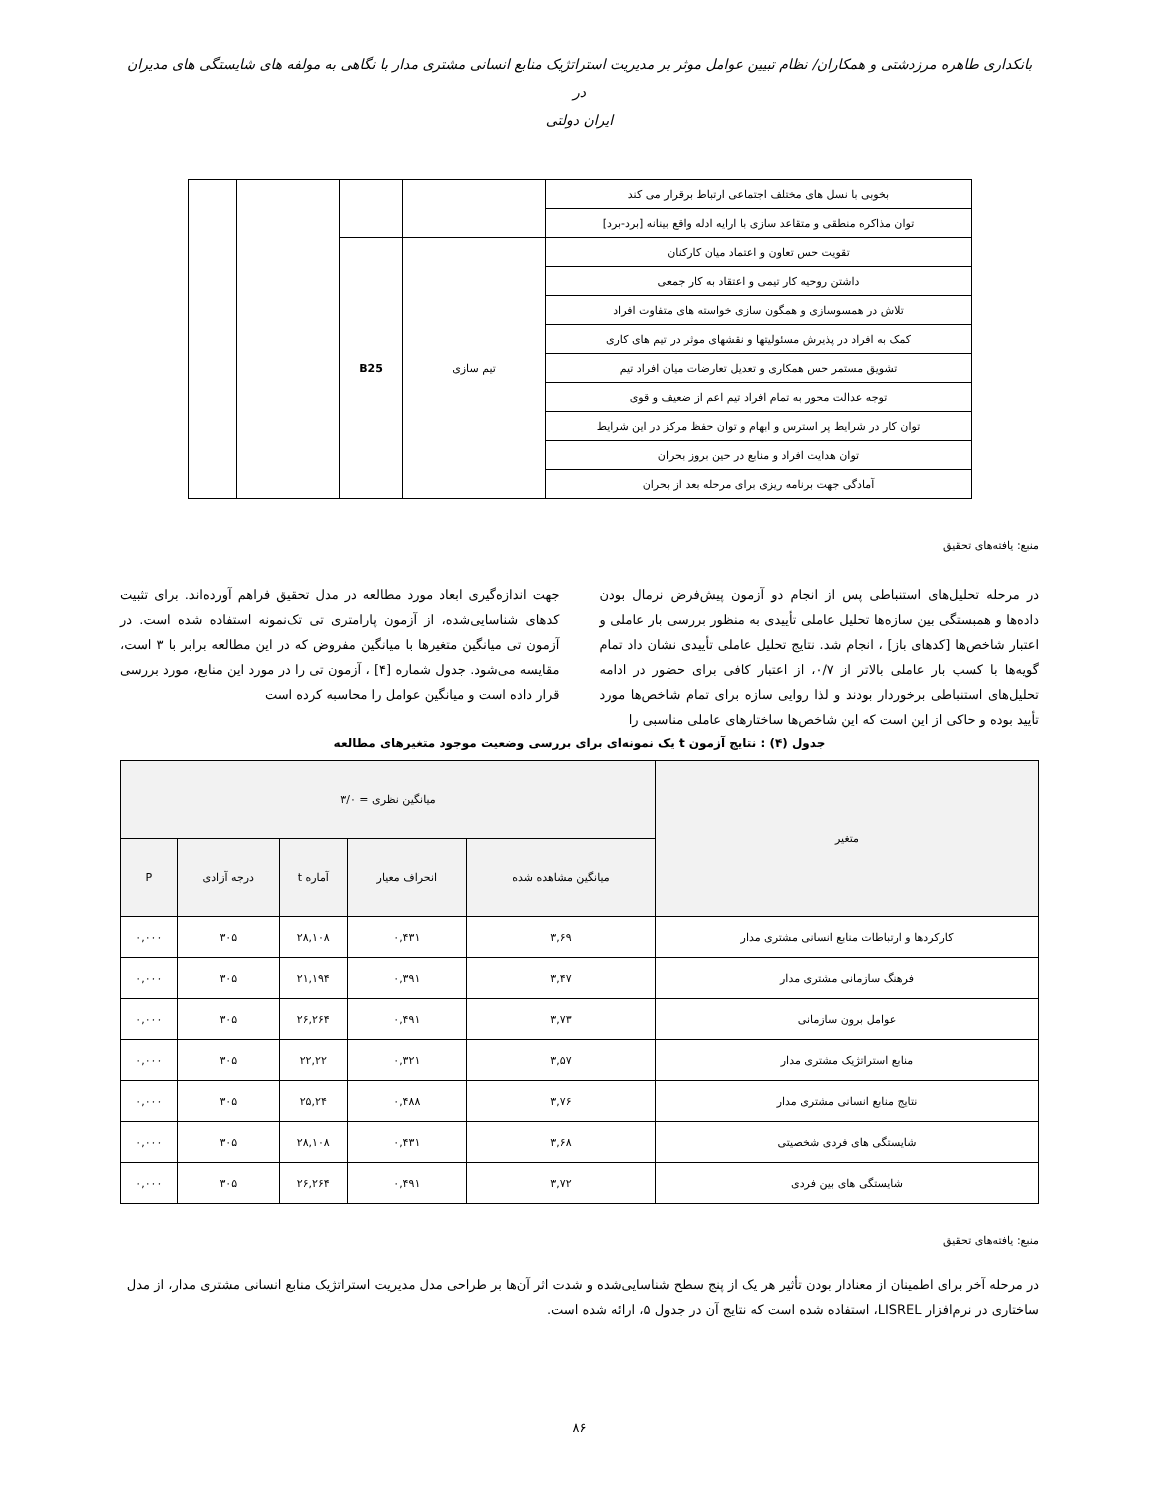بانکداری طاهره مرزدشتی و همکاران/ نظام تبیین عوامل موثر بر مدیریت استراتژیک منابع انسانی مشتری مدار با نگاهی به مولفه های شایستگی های مدیران در
ایران دولتی
| بخوبی با نسل های مختلف اجتماعی ارتباط برقرار می کند | | | | |
| توان مذاکره منطقی و متقاعد سازی با ارایه ادله واقع بینانه [برد-برد] | | | | |
| تقویت حس تعاون و اعتماد میان کارکنان | تیم سازی | B25 | | |
| داشتن روحیه کار تیمی و اعتقاد به کار جمعی | | | | |
| تلاش در همسوسازی و همگون سازی خواسته های متفاوت افراد | | | | |
| کمک به افراد در پذیرش مسئولیتها و نقشهای موثر در تیم های کاری | | | | |
| تشویق مستمر حس همکاری و تعدیل تعارضات میان افراد تیم | | | | |
| توجه عدالت محور به تمام افراد تیم اعم از ضعیف و قوی | | | | |
| توان کار در شرایط پر استرس و ابهام و توان حفظ مرکز در این شرایط | | | | |
| توان هدایت افراد و منابع در حین بروز بحران | | | | |
| آمادگی جهت برنامه ریزی برای مرحله بعد از بحران | | | | |
منبع: یافته‌های تحقیق
در مرحله تحلیل‌های استنباطی پس از انجام دو آزمون پیش‌فرض نرمال بودن داده‌ها و همبستگی بین سازه‌ها تحلیل عاملی تأییدی به منظور بررسی بار عاملی و اعتبار شاخص‌ها [کدهای باز] ، انجام شد. نتایج تحلیل عاملی تأییدی نشان داد تمام گویه‌ها با کسب بار عاملی بالاتر از ۰/۷، از اعتبار کافی برای حضور در ادامه تحلیل‌های استنباطی برخوردار بودند و لذا روایی سازه برای تمام شاخص‌ها مورد تأیید بوده و حاکی از این است که این شاخص‌ها ساختارهای عاملی مناسبی را
جهت اندازه‌گیری ابعاد مورد مطالعه در مدل تحقیق فراهم آورده‌اند. برای تثبیت کدهای شناسایی‌شده، از آزمون پارامتری تی تک‌نمونه استفاده شده است. در آزمون تی میانگین متغیرها با میانگین مفروض که در این مطالعه برابر با ۳ است، مقایسه می‌شود. جدول شماره [۴] ، آزمون تی را در مورد این منابع، مورد بررسی قرار داده است و میانگین عوامل را محاسبه کرده است
جدول (۴) : نتایج آزمون t یک نمونه‌ای برای بررسی وضعیت موجود متغیرهای مطالعه
| متغیر | میانگین نظری = ۳/۰ | | | | |
| --- | --- | --- | --- | --- | --- |
| | میانگین مشاهده شده | انحراف معیار | آماره t | درجه آزادی | P |
| کارکردها و ارتباطات منابع انسانی مشتری مدار | ۳,۶۹ | ۰,۴۳۱ | ۲۸,۱۰۸ | ۳۰۵ | ۰,۰۰۰ |
| فرهنگ سازمانی مشتری مدار | ۳,۴۷ | ۰,۳۹۱ | ۲۱,۱۹۴ | ۳۰۵ | ۰,۰۰۰ |
| عوامل برون سازمانی | ۳,۷۳ | ۰,۴۹۱ | ۲۶,۲۶۴ | ۳۰۵ | ۰,۰۰۰ |
| منابع استراتژیک مشتری مدار | ۳,۵۷ | ۰,۳۲۱ | ۲۲,۲۲ | ۳۰۵ | ۰,۰۰۰ |
| نتایج منابع انسانی مشتری مدار | ۳,۷۶ | ۰,۴۸۸ | ۲۵,۲۴ | ۳۰۵ | ۰,۰۰۰ |
| شایستگی های فردی شخصیتی | ۳,۶۸ | ۰,۴۳۱ | ۲۸,۱۰۸ | ۳۰۵ | ۰,۰۰۰ |
| شایستگی های بین فردی | ۳,۷۲ | ۰,۴۹۱ | ۲۶,۲۶۴ | ۳۰۵ | ۰,۰۰۰ |
منبع: یافته‌های تحقیق
در مرحله آخر برای اطمینان از معنادار بودن تأثیر هر یک از پنج سطح شناسایی‌شده و شدت اثر آن‌ها بر طراحی مدل مدیریت استراتژیک منابع انسانی مشتری مدار، از مدل ساختاری در نرم‌افزار LISREL، استفاده شده است که نتایج آن در جدول ۵، ارائه شده است.
۸۶